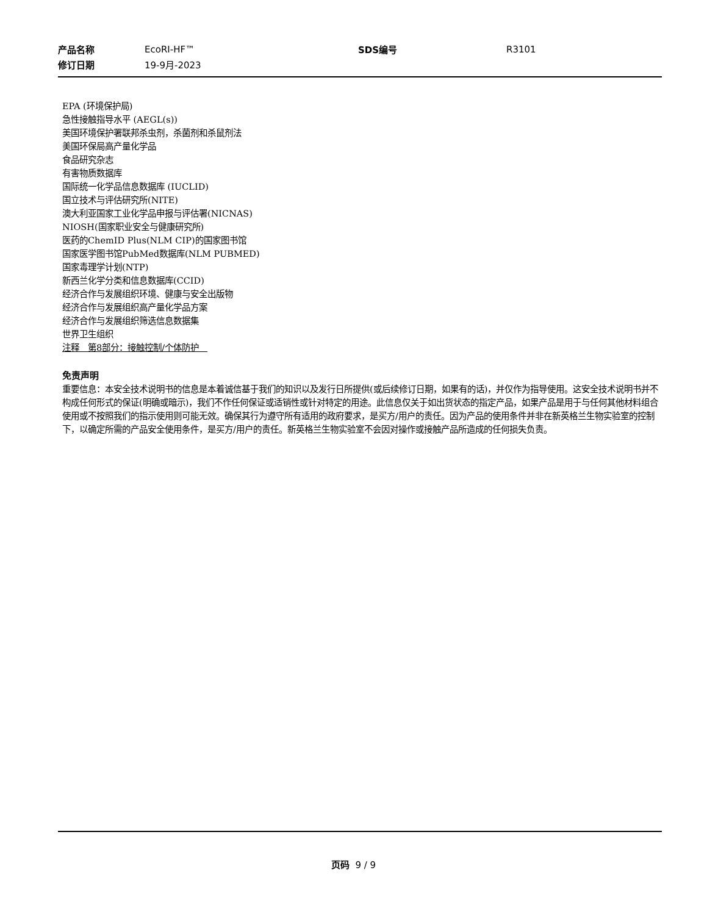| 产品名称 | EcoRI-HF™ | SDS编号 | R3101 |
| 修订日期 | 19-9月-2023 | | |
EPA (环境保护局)
急性接触指导水平 (AEGL(s))
美国环境保护署联邦杀虫剂，杀菌剂和杀鼠剂法
美国环保局高产量化学品
食品研究杂志
有害物质数据库
国际统一化学品信息数据库 (IUCLID)
国立技术与评估研究所(NITE)
澳大利亚国家工业化学品申报与评估署(NICNAS)
NIOSH(国家职业安全与健康研究所)
医药的ChemID Plus(NLM CIP)的国家图书馆
国家医学图书馆PubMed数据库(NLM PUBMED)
国家毒理学计划(NTP)
新西兰化学分类和信息数据库(CCID)
经济合作与发展组织环境、健康与安全出版物
经济合作与发展组织高产量化学品方案
经济合作与发展组织筛选信息数据集
世界卫生组织
注释　第8部分：接触控制/个体防护　
免责声明
重要信息：本安全技术说明书的信息是本着诚信基于我们的知识以及发行日所提供(或后续修订日期，如果有的话)，并仅作为指导使用。这安全技术说明书并不构成任何形式的保证(明确或暗示)，我们不作任何保证或适销性或针对特定的用途。此信息仅关于如出货状态的指定产品，如果产品是用于与任何其他材料组合使用或不按照我们的指示使用则可能无效。确保其行为遵守所有适用的政府要求，是买方/用户的责任。因为产品的使用条件并非在新英格兰生物实验室的控制下，以确定所需的产品安全使用条件，是买方/用户的责任。新英格兰生物实验室不会因对操作或接触产品所造成的任何损失负责。
页码 9 / 9